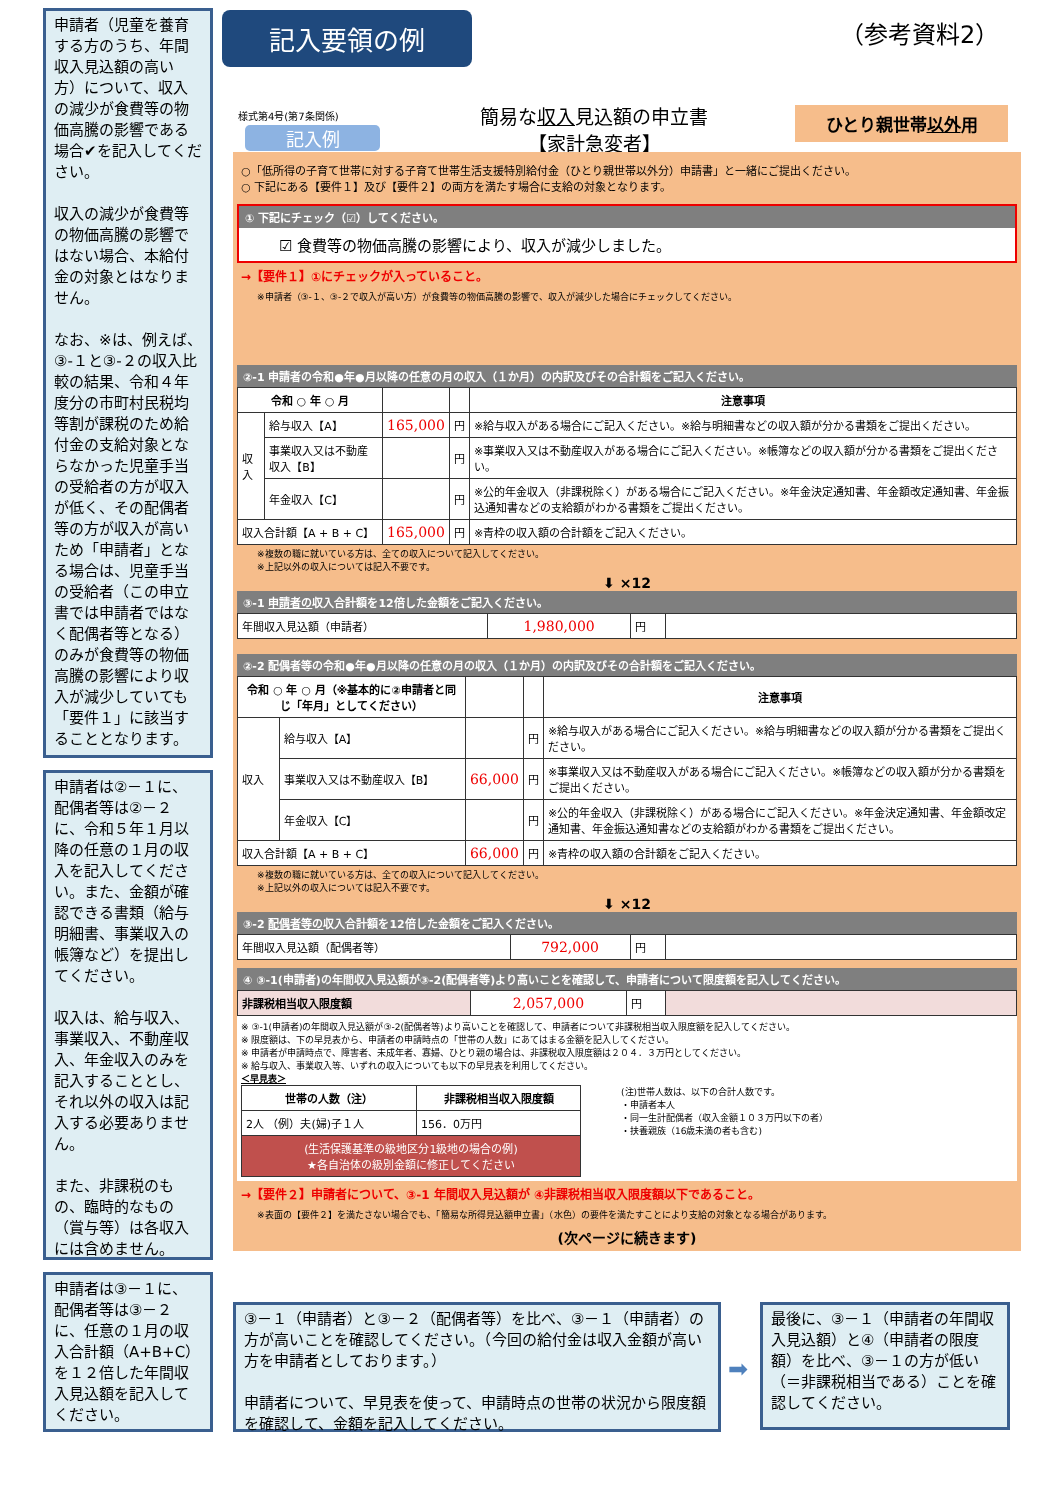申請者（児童を養育する方のうち、年間収入見込額の高い方）について、収入の減少が食費等の物価高騰の影響である場合✔を記入してください。
収入の減少が食費等の物価高騰の影響ではない場合、本給付金の対象とはなりません。
なお、※は、例えば、③-１と③-２の収入比較の結果、令和４年度分の市町村民税均等割が課税のため給付金の支給対象とならなかった児童手当の受給者の方が収入が低く、その配偶者等の方が収入が高いため「申請者」となる場合は、児童手当の受給者（この申立書では申請者ではなく配偶者等となる）のみが食費等の物価高騰の影響により収入が減少していても「要件１」に該当することとなります。
申請者は②－１に、配偶者等は②－２に、令和５年１月以降の任意の１月の収入を記入してください。また、金額が確認できる書類（給与明細書、事業収入の帳簿など）を提出してください。
収入は、給与収入、事業収入、不動産収入、年金収入のみを記入することとし、それ以外の収入は記入する必要ありません。
また、非課税のもの、臨時的なもの（賞与等）は各収入には含めません。
申請者は③－１に、配偶者等は③－２に、任意の１月の収入合計額（A+B+C）を１２倍した年間収入見込額を記入してください。
記入要領の例 （参考資料2）
様式第4号(第7条関係)
記入例
簡易な収入見込額の申立書
【家計急変者】
ひとり親世帯以外用
○「低所得の子育て世帯に対する子育て世帯生活支援特別給付金（ひとり親世帯以外分）申請書」と一緒にご提出ください。
○ 下記にある【要件１】及び【要件２】の両方を満たす場合に支給の対象となります。
① 下記にチェック（☑）してください。
☑ 食費等の物価高騰の影響により、収入が減少しました。
→【要件１】①にチェックが入っていること。
※申請者（③-１、③-２で収入が高い方）が食費等の物価高騰の影響で、収入が減少した場合にチェックしてください。
②-1 申請者の令和●年●月以降の任意の月の収入（１か月）の内訳及びその合計額をご記入ください。
| 令和 ○ 年 ○ 月 | | | | 注意事項 |
| --- | --- | --- | --- | --- |
| 収入 | 給与収入【A】 | 165,000 | 円 | ※給与収入がある場合にご記入ください。※給与明細書などの収入額が分かる書類をご提出ください。 |
| | 事業収入又は不動産収入【B】 | | 円 | ※事業収入又は不動産収入がある場合にご記入ください。※帳簿などの収入額が分かる書類をご提出ください。 |
| | 年金収入【C】 | | 円 | ※公的年金収入（非課税除く）がある場合にご記入ください。※年金決定通知書、年金額改定通知書、年金振込通知書などの支給額がわかる書類をご提出ください。 |
| 収入合計額【A + B + C】 | | 165,000 | 円 | ※青枠の収入額の合計額をご記入ください。 |
※複数の職に就いている方は、全ての収入について記入してください。
※上記以外の収入については記入不要です。
⬇ ×12
③-1 申請者の収入合計額を12倍した金額をご記入ください。
| 年間収入見込額（申請者） | 1,980,000 | 円 | |
②-2 配偶者等の令和●年●月以降の任意の月の収入（１か月）の内訳及びその合計額をご記入ください。
| 令和 ○ 年 ○ 月（※基本的に②申請者と同じ「年月」としてください） | | | | 注意事項 |
| --- | --- | --- | --- | --- |
| 収入 | 給与収入【A】 | | 円 | ※給与収入がある場合にご記入ください。※給与明細書などの収入額が分かる書類をご提出ください。 |
| | 事業収入又は不動産収入【B】 | 66,000 | 円 | ※事業収入又は不動産収入がある場合にご記入ください。※帳簿などの収入額が分かる書類をご提出ください。 |
| | 年金収入【C】 | | 円 | ※公的年金収入（非課税除く）がある場合にご記入ください。※年金決定通知書、年金額改定通知書、年金振込通知書などの支給額がわかる書類をご提出ください。 |
| 収入合計額【A + B + C】 | | 66,000 | 円 | ※青枠の収入額の合計額をご記入ください。 |
※複数の職に就いている方は、全ての収入について記入してください。
※上記以外の収入については記入不要です。
⬇ ×12
③-2 配偶者等の収入合計額を12倍した金額をご記入ください。
| 年間収入見込額（配偶者等） | 792,000 | 円 | |
④ ③-1(申請者)の年間収入見込額が③-2(配偶者等)より高いことを確認して、申請者について限度額を記入してください。
| 非課税相当収入限度額 | 2,057,000 | 円 | |
※ ③-1(申請者)の年間収入見込額が③-2(配偶者等)より高いことを確認して、申請者について非課税相当収入限度額を記入してください。
※ 限度額は、下の早見表から、申請者の申請時点の「世帯の人数」にあてはまる金額を記入してください。
※ 申請者が申請時点で、障害者、未成年者、寡婦、ひとり親の場合は、非課税収入限度額は２０４．３万円としてください。
※ 給与収入、事業収入等、いずれの収入についても以下の早見表を利用してください。
＜早見表＞
| 世帯の人数（注） | 非課税相当収入限度額 |
| --- | --- |
| 2人 （例）夫(婦)子１人 | 156．0万円 |
| (生活保護基準の級地区分1級地の場合の例) ★各自治体の級別金額に修正してください | |
(注)世帯人数は、以下の合計人数です。
・申請者本人
・同一生計配偶者（収入金額１０３万円以下の者）
・扶養親族（16歳未満の者も含む)
→【要件２】申請者について、③-1 年間収入見込額が ④非課税相当収入限度額以下であること。
※表面の【要件２】を満たさない場合でも、「簡易な所得見込額申立書」（水色）の要件を満たすことにより支給の対象となる場合があります。
(次ページに続きます)
③－１（申請者）と③－２（配偶者等）を比べ、③－１（申請者）の方が高いことを確認してください。（今回の給付金は収入金額が高い方を申請者としております。）
申請者について、早見表を使って、申請時点の世帯の状況から限度額を確認して、金額を記入してください。
➡
最後に、③－１（申請者の年間収入見込額）と④（申請者の限度額）を比べ、③－１の方が低い（＝非課税相当である）ことを確認してください。